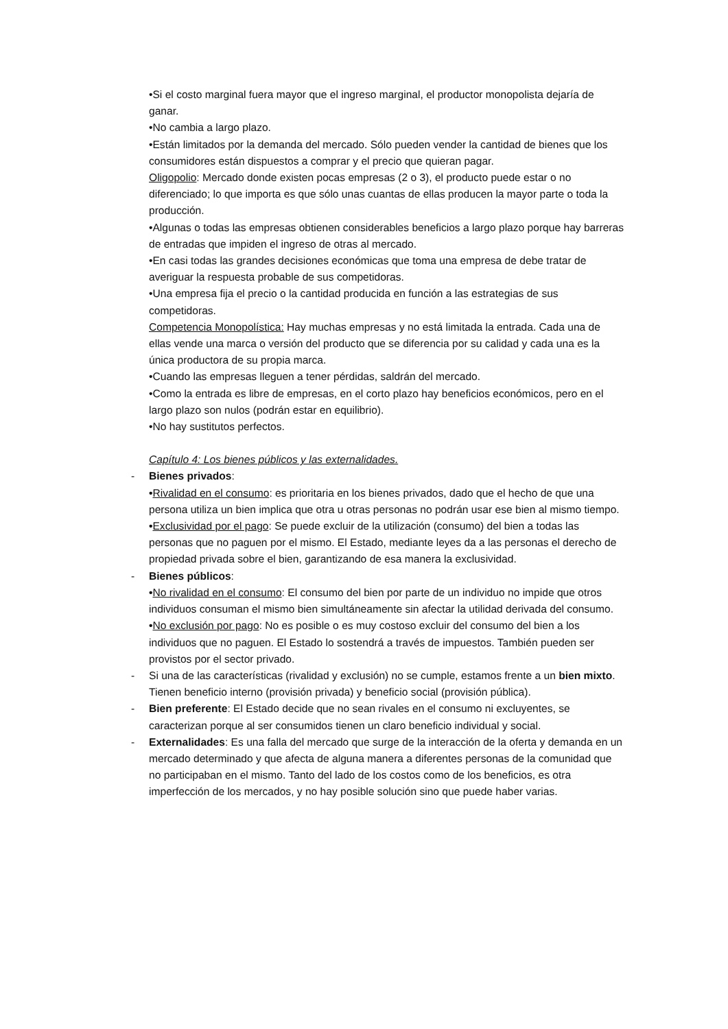•Si el costo marginal fuera mayor que el ingreso marginal, el productor monopolista dejaría de ganar.
•No cambia a largo plazo.
•Están limitados por la demanda del mercado. Sólo pueden vender la cantidad de bienes que los consumidores están dispuestos a comprar y el precio que quieran pagar.
Oligopolio: Mercado donde existen pocas empresas (2 o 3), el producto puede estar o no diferenciado; lo que importa es que sólo unas cuantas de ellas producen la mayor parte o toda la producción.
•Algunas o todas las empresas obtienen considerables beneficios a largo plazo porque hay barreras de entradas que impiden el ingreso de otras al mercado.
•En casi todas las grandes decisiones económicas que toma una empresa de debe tratar de averiguar la respuesta probable de sus competidoras.
•Una empresa fija el precio o la cantidad producida en función a las estrategias de sus competidoras.
Competencia Monopolística: Hay muchas empresas y no está limitada la entrada. Cada una de ellas vende una marca o versión del producto que se diferencia por su calidad y cada una es la única productora de su propia marca.
•Cuando las empresas lleguen a tener pérdidas, saldrán del mercado.
•Como la entrada es libre de empresas, en el corto plazo hay beneficios económicos, pero en el largo plazo son nulos (podrán estar en equilibrio).
•No hay sustitutos perfectos.
Capítulo 4: Los bienes públicos y las externalidades.
-
Bienes privados:
•Rivalidad en el consumo: es prioritaria en los bienes privados, dado que el hecho de que una persona utiliza un bien implica que otra u otras personas no podrán usar ese bien al mismo tiempo.
•Exclusividad por el pago: Se puede excluir de la utilización (consumo) del bien a todas las personas que no paguen por el mismo. El Estado, mediante leyes da a las personas el derecho de propiedad privada sobre el bien, garantizando de esa manera la exclusividad.
-
Bienes públicos:
•No rivalidad en el consumo: El consumo del bien por parte de un individuo no impide que otros individuos consuman el mismo bien simultáneamente sin afectar la utilidad derivada del consumo.
•No exclusión por pago: No es posible o es muy costoso excluir del consumo del bien a los individuos que no paguen. El Estado lo sostendrá a través de impuestos. También pueden ser provistos por el sector privado.
-
Si una de las características (rivalidad y exclusión) no se cumple, estamos frente a un bien mixto. Tienen beneficio interno (provisión privada) y beneficio social (provisión pública).
-
Bien preferente: El Estado decide que no sean rivales en el consumo ni excluyentes, se caracterizan porque al ser consumidos tienen un claro beneficio individual y social.
-
Externalidades: Es una falla del mercado que surge de la interacción de la oferta y demanda en un mercado determinado y que afecta de alguna manera a diferentes personas de la comunidad que no participaban en el mismo. Tanto del lado de los costos como de los beneficios, es otra imperfección de los mercados, y no hay posible solución sino que puede haber varias.